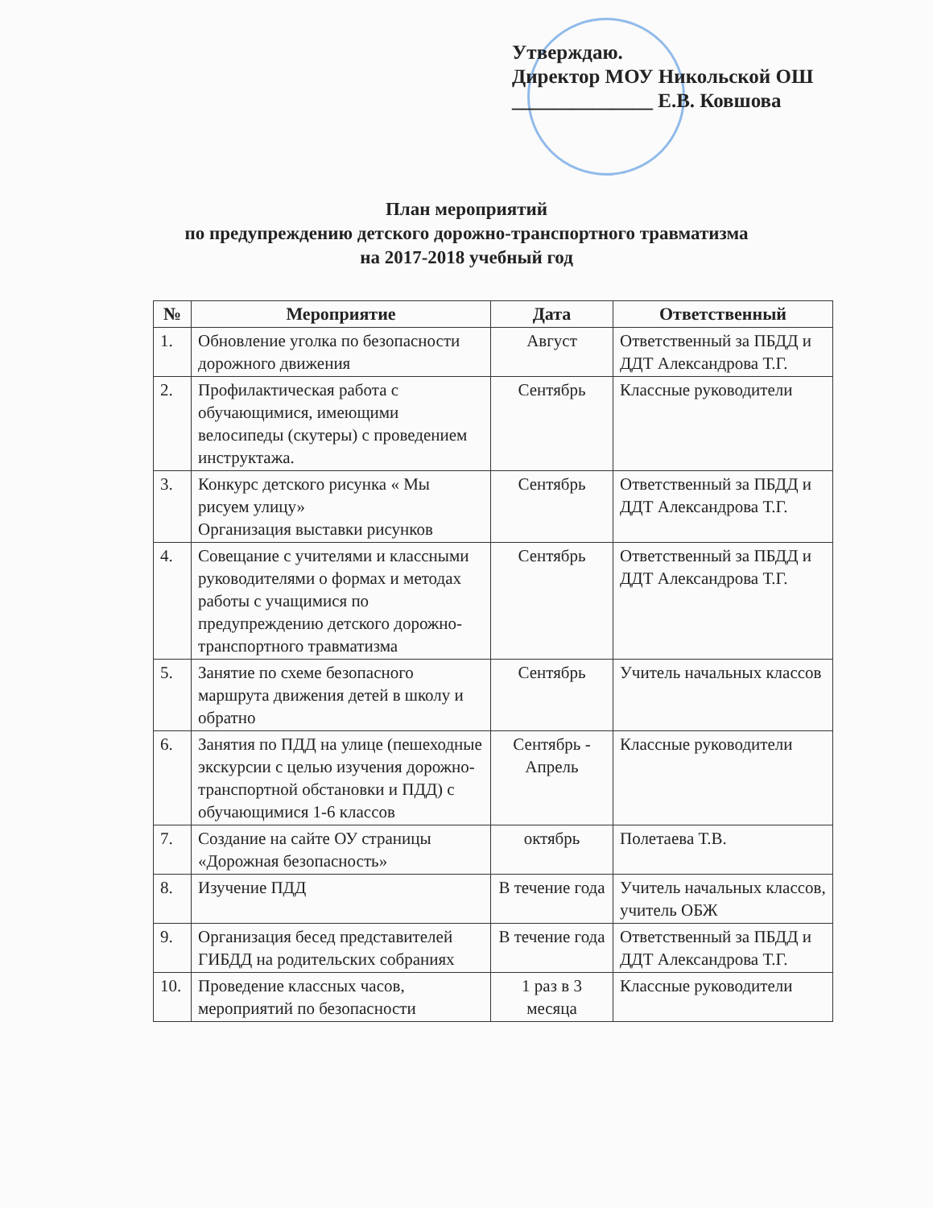Утверждаю.
Директор МОУ Никольской ОШ
______________ Е.В. Ковшова
План мероприятий
по предупреждению детского дорожно-транспортного травматизма
на 2017-2018 учебный год
| № | Мероприятие | Дата | Ответственный |
| --- | --- | --- | --- |
| 1. | Обновление уголка по безопасности дорожного движения | Август | Ответственный за ПБДД и ДДТ Александрова Т.Г. |
| 2. | Профилактическая работа с обучающимися, имеющими велосипеды (скутеры) с проведением инструктажа. | Сентябрь | Классные руководители |
| 3. | Конкурс детского рисунка « Мы рисуем улицу» Организация выставки рисунков | Сентябрь | Ответственный за ПБДД и ДДТ Александрова Т.Г. |
| 4. | Совещание с учителями и классными руководителями о формах и методах работы с учащимися по предупреждению детского дорожно-транспортного травматизма | Сентябрь | Ответственный за ПБДД и ДДТ Александрова Т.Г. |
| 5. | Занятие по схеме безопасного маршрута движения детей в школу и обратно | Сентябрь | Учитель начальных классов |
| 6. | Занятия по ПДД на улице (пешеходные экскурсии с целью изучения дорожно-транспортной обстановки и ПДД) с обучающимися 1-6 классов | Сентябрь - Апрель | Классные руководители |
| 7. | Создание на сайте ОУ страницы «Дорожная безопасность» | октябрь | Полетаева Т.В. |
| 8. | Изучение ПДД | В течение года | Учитель начальных классов, учитель ОБЖ |
| 9. | Организация бесед представителей ГИБДД на родительских собраниях | В течение года | Ответственный за ПБДД и ДДТ Александрова Т.Г. |
| 10. | Проведение классных часов, мероприятий по безопасности | 1 раз в 3 месяца | Классные руководители |